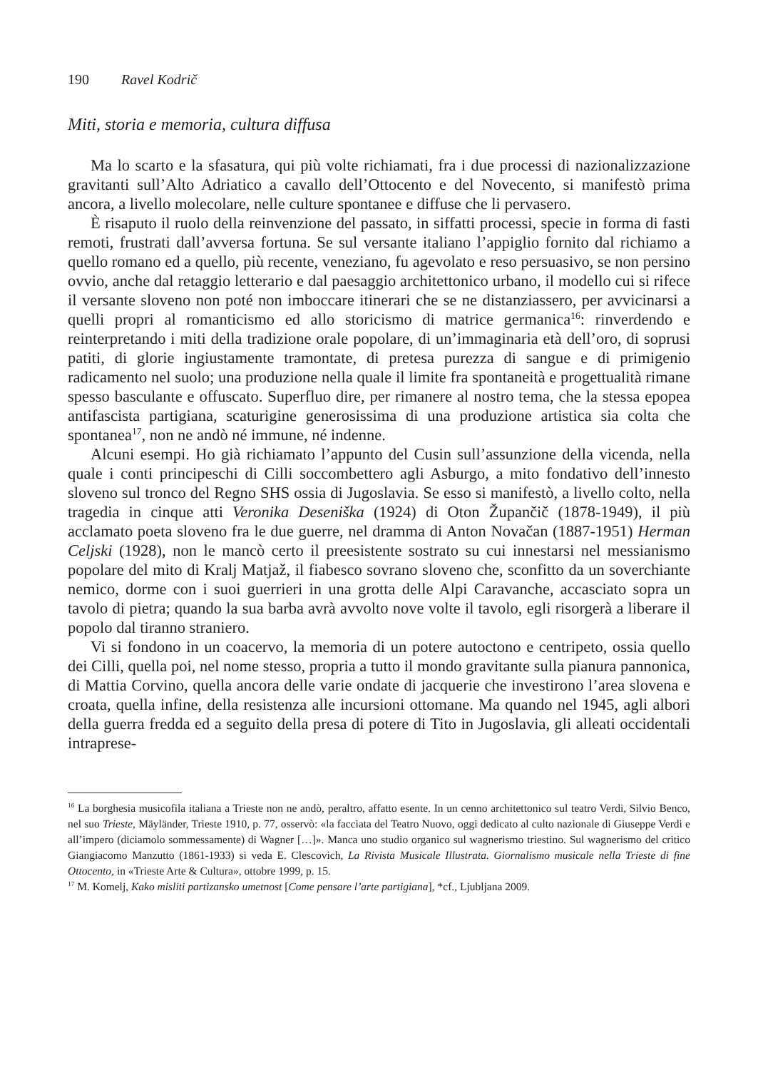190 Ravel Kodrič
Miti, storia e memoria, cultura diffusa
Ma lo scarto e la sfasatura, qui più volte richiamati, fra i due processi di nazionalizzazione gravitanti sull’Alto Adriatico a cavallo dell’Ottocento e del Novecento, si manifestò prima ancora, a livello molecolare, nelle culture spontanee e diffuse che li pervasero.
È risaputo il ruolo della reinvenzione del passato, in siffatti processi, specie in forma di fasti remoti, frustrati dall’avversa fortuna. Se sul versante italiano l’appiglio fornito dal richiamo a quello romano ed a quello, più recente, veneziano, fu agevolato e reso persuasivo, se non persino ovvio, anche dal retaggio letterario e dal paesaggio architettonico urbano, il modello cui si rifece il versante sloveno non poté non imboccare itinerari che se ne distanziassero, per avvicinarsi a quelli propri al romanticismo ed allo storicismo di matrice germanica<sup>16</sup>: rinverdendo e reinterpretando i miti della tradizione orale popolare, di un’immaginaria età dell’oro, di soprusi patiti, di glorie ingiustamente tramontate, di pretesa purezza di sangue e di primigenio radicamento nel suolo; una produzione nella quale il limite fra spontaneità e progettualità rimane spesso basculante e offuscato. Superfluo dire, per rimanere al nostro tema, che la stessa epopea antifascista partigiana, scaturigine generosissima di una produzione artistica sia colta che spontanea<sup>17</sup>, non ne andò né immune, né indenne.
Alcuni esempi. Ho già richiamato l’appunto del Cusin sull’assunzione della vicenda, nella quale i conti principeschi di Cilli soccombettero agli Asburgo, a mito fondativo dell’innesto sloveno sul tronco del Regno SHS ossia di Jugoslavia. Se esso si manifestò, a livello colto, nella tragedia in cinque atti Veronika Deseniška (1924) di Oton Župančič (1878-1949), il più acclamato poeta sloveno fra le due guerre, nel dramma di Anton Novačan (1887-1951) Herman Celjski (1928), non le mancò certo il preesistente sostrato su cui innestarsi nel messianismo popolare del mito di Kralj Matjaž, il fiabesco sovrano sloveno che, sconfitto da un soverchiante nemico, dorme con i suoi guerrieri in una grotta delle Alpi Caravanche, accasciato sopra un tavolo di pietra; quando la sua barba avrà avvolto nove volte il tavolo, egli risorgerà a liberare il popolo dal tiranno straniero.
Vi si fondono in un coacervo, la memoria di un potere autoctono e centripeto, ossia quello dei Cilli, quella poi, nel nome stesso, propria a tutto il mondo gravitante sulla pianura pannonica, di Mattia Corvino, quella ancora delle varie ondate di jacquerie che investirono l’area slovena e croata, quella infine, della resistenza alle incursioni ottomane. Ma quando nel 1945, agli albori della guerra fredda ed a seguito della presa di potere di Tito in Jugoslavia, gli alleati occidentali intraprese-
<sup>16</sup> La borghesia musicofila italiana a Trieste non ne andò, peraltro, affatto esente. In un cenno architettonico sul teatro Verdi, Silvio Benco, nel suo Trieste, Mäyländer, Trieste 1910, p. 77, osservò: «la facciata del Teatro Nuovo, oggi dedicato al culto nazionale di Giuseppe Verdi e all’impero (diciamolo sommessamente) di Wagner […]». Manca uno studio organico sul wagnerismo triestino. Sul wagnerismo del critico Giangiacomo Manzutto (1861-1933) si veda E. Clescovich, La Rivista Musicale Illustrata. Giornalismo musicale nella Trieste di fine Ottocento, in «Trieste Arte & Cultura», ottobre 1999, p. 15.
<sup>17</sup> M. Komelj, Kako misliti partizansko umetnost [Come pensare l’arte partigiana], *cf., Ljubljana 2009.